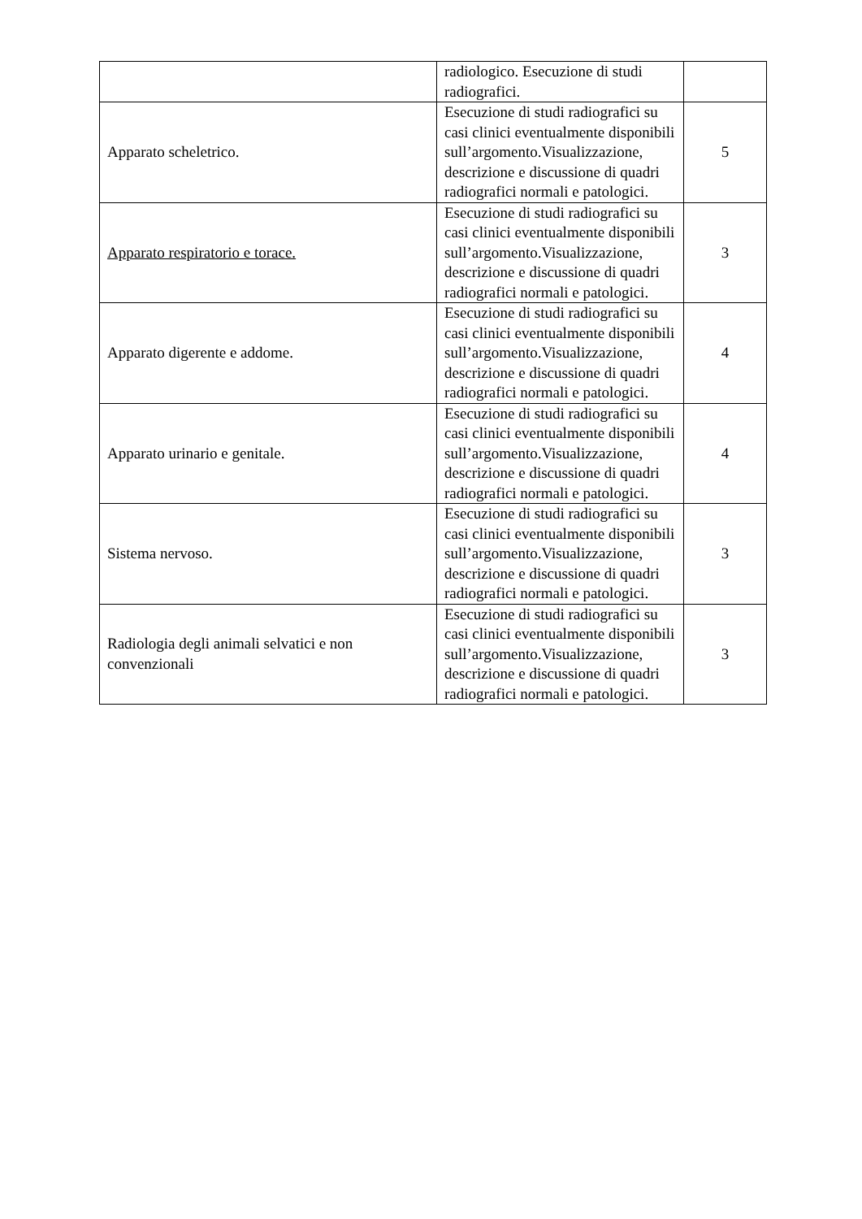| | radiologico. Esecuzione di studi radiografici. | |
| Apparato scheletrico. | Esecuzione di studi radiografici su casi clinici eventualmente disponibili sull’argomento.Visualizzazione, descrizione e discussione di quadri radiografici normali e patologici. | 5 |
| Apparato respiratorio e torace. | Esecuzione di studi radiografici su casi clinici eventualmente disponibili sull’argomento.Visualizzazione, descrizione e discussione di quadri radiografici normali e patologici. | 3 |
| Apparato digerente e addome. | Esecuzione di studi radiografici su casi clinici eventualmente disponibili sull’argomento.Visualizzazione, descrizione e discussione di quadri radiografici normali e patologici. | 4 |
| Apparato urinario e genitale. | Esecuzione di studi radiografici su casi clinici eventualmente disponibili sull’argomento.Visualizzazione, descrizione e discussione di quadri radiografici normali e patologici. | 4 |
| Sistema nervoso. | Esecuzione di studi radiografici su casi clinici eventualmente disponibili sull’argomento.Visualizzazione, descrizione e discussione di quadri radiografici normali e patologici. | 3 |
| Radiologia degli animali selvatici e non convenzionali | Esecuzione di studi radiografici su casi clinici eventualmente disponibili sull’argomento.Visualizzazione, descrizione e discussione di quadri radiografici normali e patologici. | 3 |